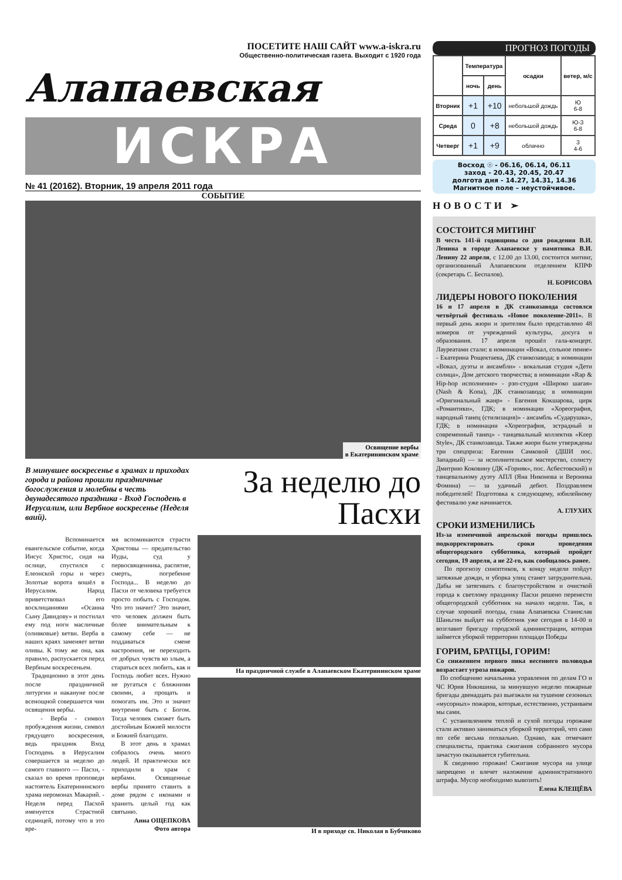ПОСЕТИТЕ НАШ САЙТ www.a-iskra.ru
Общественно-политическая газета. Выходит с 1920 года
Алапаевская
ИСКРА
№ 41 (20162). Вторник, 19 апреля 2011 года
СОБЫТИЕ
Освящение вербы
в Екатерининском храме
В минувшее воскресенье в храмах и приходах города и района прошли праздничные богослужения и молебны в честь двунадесятого праздника - Вход Господень в Иерусалим, или Вербное воскресенье (Неделя ваий).
За неделю до Пасхи
Вспоминается евангельское событие, когда Иисус Христос, сидя на ослице, спустился с Елеонской горы и через Золотые ворота вошёл в Иерусалим. Народ приветствовал его восклицаниями «Осанна Сыну Давидову» и постилал ему под ноги масличные (оливковые) ветви. Верба в наших краях заменяет ветви оливы. К тому же она, как правило, распускается перед Вербным воскресеньем.
Традиционно в этот день после праздничной литургии и накануне после всенощной совершается чин освящения вербы.
- Верба - символ пробуждения жизни, символ грядущего воскресения, ведь праздник Вход Господень в Иерусалим совершается за неделю до самого главного — Пасхи, - сказал во время проповеди настоятель Екатерининского храма иеромонах Макарий. - Неделя перед Пасхой именуется Страстной седмицей, потому что в это вре-
мя вспоминаются страсти Христовы — предательство Иуды, суд у первосвященника, распятие, смерть, погребение Господа... В неделю до Пасхи от человека требуется просто побыть с Господом. Что это значит? Это значит, что человек должен быть более внимательным к самому себе — не поддаваться смене настроения, не переходить от добрых чувств ко злым, а стараться всех любить, как и Господь любит всех. Нужно не ругаться с ближними своими, а прощать и помогать им. Это и значит внутренне быть с Богом. Тогда человек сможет быть достойным Божией милости и Божией благодати.
В этот день в храмах собралось очень много людей. И практически все приходили в храм с вербами. Освященные вербы принято ставить в доме рядом с иконами и хранить целый год как святыню.
Анна ОЩЕПКОВА
Фото автора
На праздничной службе в Алапаевском Екатерининском храме
И в приходе св. Николая в Бубчиково
ПРОГНОЗ ПОГОДЫ
| | Температура | | осадки | ветер, м/с |
| --- | --- | --- | --- | --- |
| | ночь | день | | |
| Вторник | +1 | +10 | небольшой дождь | Ю 6-8 |
| Среда | 0 | +8 | небольшой дождь | Ю-З 6-8 |
| Четверг | +1 | +9 | облачно | З 4-6 |
Восход ☉ - 06.16, 06.14, 06.11
заход - 20.43, 20.45, 20.47
долгота дня - 14.27, 14.31, 14.36
Магнитное поле – неустойчивое.
НОВОСТИ ➢
СОСТОИТСЯ МИТИНГ
В честь 141-й годовщины со дня рождения В.И. Ленина в городе Алапаевске у памятника В.И. Ленину 22 апреля, с 12.00 до 13.00, состоится митинг, организованный Алапаевским отделением КПРФ (секретарь С. Беспалов).
Н. БОРИСОВА
ЛИДЕРЫ НОВОГО ПОКОЛЕНИЯ
16 и 17 апреля в ДК станкозавода состоялся четвёртый фестиваль «Новое поколение-2011». В первый день жюри и зрителям было представлено 48 номеров от учреждений культуры, досуга и образования. 17 апреля прошёл гала-концерт. Лауреатами стали: в номинации «Вокал, сольное пение» - Екатерина Рощектаева, ДК станкозавода; в номинации «Вокал, дуэты и ансамбли» - вокальная студия «Дети солнца», Дом детского творчества; в номинации «Rap & Hip-hop исполнение» - рэп-студия «Широко шагая» (Nash & Kona), ДК станкозавода; в номинации «Оригинальный жанр» - Евгения Кокшарова, цирк «Романтики», ГДК; в номинации «Хореография, народный танец (стилизация)» - ансамбль «Сударушка», ГДК; в номинации «Хореография, эстрадный и современный танец» - танцевальный коллектив «Keep Style», ДК станкозавода. Также жюри были утверждены три спецприза: Евгении Самковой (ДШИ пос. Западный) — за исполнительское мастерство, солисту Дмитрию Коковину (ДК «Горняк», пос. Асбестовский) и танцевальному дуэту АПЛ (Яна Никонова и Вероника Фомина) — за удачный дебют. Поздравляем победителей! Подготовка к следующему, юбилейному фестивалю уже начинается.
А. ГЛУХИХ
СРОКИ ИЗМЕНИЛИСЬ
Из-за изменчивой апрельской погоды пришлось подкорректировать сроки проведения общегородского субботника, который пройдет сегодня, 19 апреля, а не 22-го, как сообщалось ранее.
По прогнозу синоптиков, к концу недели пойдут затяжные дожди, и уборка улиц станет затруднительна. Дабы не затягивать с благоустройством и очисткой города к светлому празднику Пасхи решено перенести общегородской субботник на начало недели. Так, в случае хорошей погоды, глава Алапаевска Станислав Шаньгин выйдет на субботник уже сегодня в 14-00 и возглавит бригаду городской администрации, которая займется уборкой территории площади Победы
ГОРИМ, БРАТЦЫ, ГОРИМ!
Со снижением первого пика весеннего половодья возрастает угроза пожаров.
По сообщению начальника управления по делам ГО и ЧС Юрия Никишина, за минувшую неделю пожарные бригады двенадцать раз выезжали на тушение сезонных «мусорных» пожаров, которые, естественно, устраиваем мы сами.
С установлением теплой и сухой погоды горожане стали активно заниматься уборкой территорий, что само по себе весьма похвально. Однако, как отмечают специалисты, практика сжигания собранного мусора зачастую оказывается губительна.
К сведению горожан! Сжигание мусора на улице запрещено и влечет наложение административного штрафа. Мусор необходимо вывозить!
Елена КЛЕЩЁВА